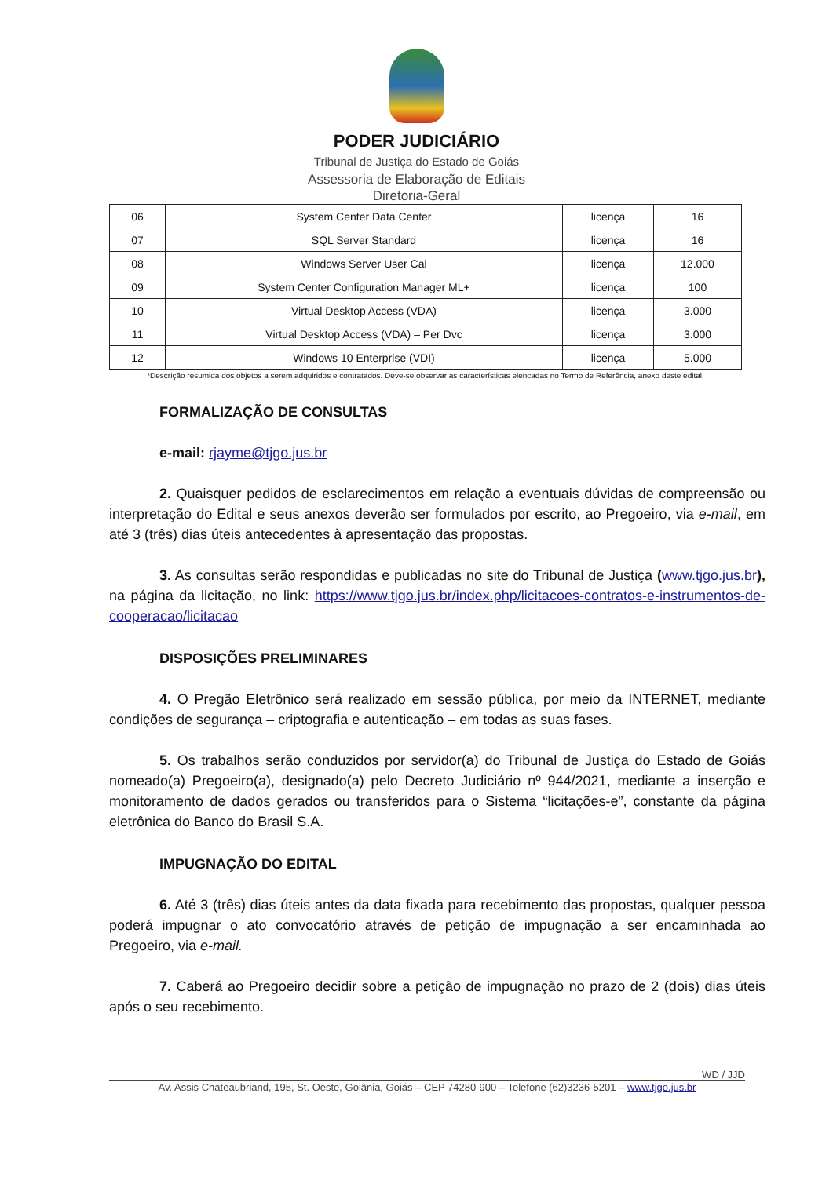PODER JUDICIÁRIO
Tribunal de Justiça do Estado de Goiás
Assessoria de Elaboração de Editais
Diretoria-Geral
| 06 | System Center Data Center | licença | 16 |
| 07 | SQL Server Standard | licença | 16 |
| 08 | Windows Server User Cal | licença | 12.000 |
| 09 | System Center Configuration Manager ML+ | licença | 100 |
| 10 | Virtual Desktop Access (VDA) | licença | 3.000 |
| 11 | Virtual Desktop Access (VDA) – Per Dvc | licença | 3.000 |
| 12 | Windows 10 Enterprise (VDI) | licença | 5.000 |
*Descrição resumida dos objetos a serem adquiridos e contratados. Deve-se observar as características elencadas no Termo de Referência, anexo deste edital.
FORMALIZAÇÃO DE CONSULTAS
e-mail: rjayme@tjgo.jus.br
2. Quaisquer pedidos de esclarecimentos em relação a eventuais dúvidas de compreensão ou interpretação do Edital e seus anexos deverão ser formulados por escrito, ao Pregoeiro, via e-mail, em até 3 (três) dias úteis antecedentes à apresentação das propostas.
3. As consultas serão respondidas e publicadas no site do Tribunal de Justiça (www.tjgo.jus.br), na página da licitação, no link: https://www.tjgo.jus.br/index.php/licitacoes-contratos-e-instrumentos-de-cooperacao/licitacao
DISPOSIÇÕES PRELIMINARES
4. O Pregão Eletrônico será realizado em sessão pública, por meio da INTERNET, mediante condições de segurança – criptografia e autenticação – em todas as suas fases.
5. Os trabalhos serão conduzidos por servidor(a) do Tribunal de Justiça do Estado de Goiás nomeado(a) Pregoeiro(a), designado(a) pelo Decreto Judiciário nº 944/2021, mediante a inserção e monitoramento de dados gerados ou transferidos para o Sistema “licitações-e”, constante da página eletrônica do Banco do Brasil S.A.
IMPUGNAÇÃO DO EDITAL
6. Até 3 (três) dias úteis antes da data fixada para recebimento das propostas, qualquer pessoa poderá impugnar o ato convocatório através de petição de impugnação a ser encaminhada ao Pregoeiro, via e-mail.
7. Caberá ao Pregoeiro decidir sobre a petição de impugnação no prazo de 2 (dois) dias úteis após o seu recebimento.
WD / JJD
Av. Assis Chateaubriand, 195, St. Oeste, Goiânia, Goiás – CEP 74280-900 – Telefone (62)3236-5201 – www.tjgo.jus.br